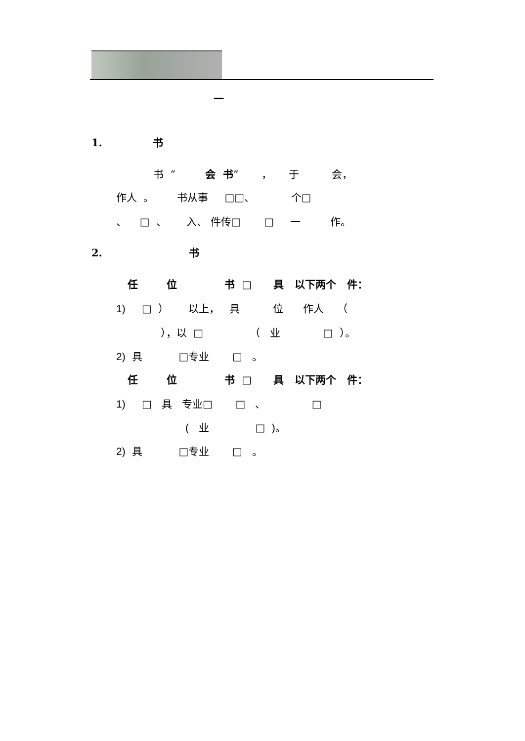一
1. 书
书 “ 会 书” ， 于 会，
作人 。 书从事 □□、 个□
、 □ 、 入、 件传□ □ 一 作。
2. 书
任 位 书 □ 具 以下两个 件：
1) □ ） 以上， 具 位 作人 （
），以 □ （ 业 □ ）。
2) 具 □专业 □ 。
任 位 书 □ 具 以下两个 件：
1) □ 具 专业□ □ 、 □
( 业 □ )。
2) 具 □专业 □ 。